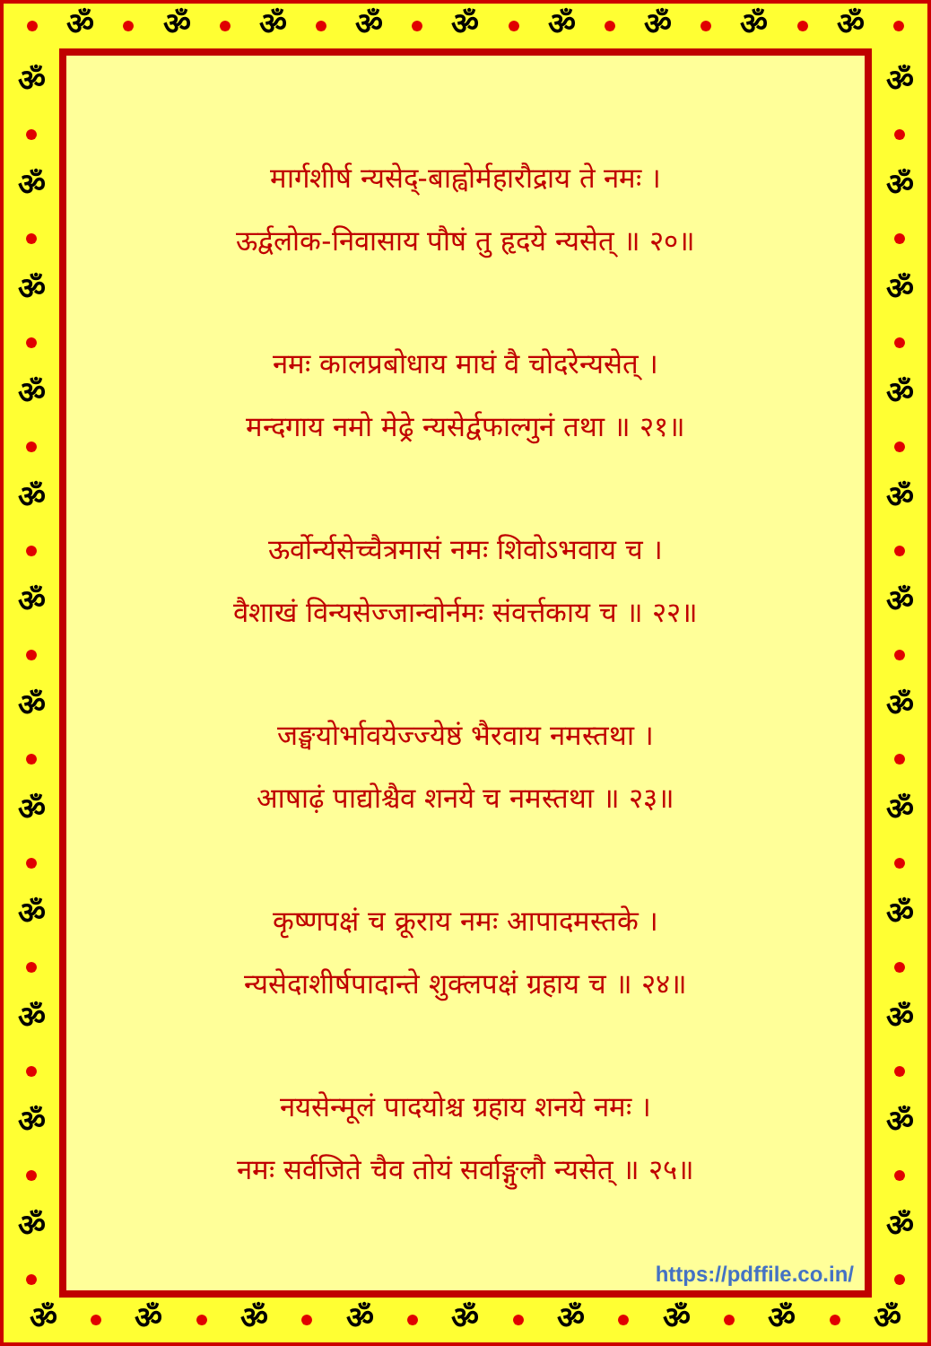ॐ ॐ ॐ ॐ ॐ ॐ ॐ ॐ ॐ
ॐ ॐ ॐ ॐ ॐ ॐ ॐ ॐ ॐ ॐ ॐ ॐ
मार्गशीर्ष न्यसेद्-बाह्वोर्महारौद्राय ते नमः ।
ऊर्द्वलोक-निवासाय पौषं तु हृदये न्यसेत् ॥ २०॥
नमः कालप्रबोधाय माघं वै चोदरेन्यसेत् ।
मन्दगाय नमो मेढ्रे न्यसेर्द्वफाल्गुनं तथा ॥ २१॥
ऊर्वोर्न्यसेच्चैत्रमासं नमः शिवोऽभवाय च ।
वैशाखं विन्यसेज्जान्वोर्नमः संवर्त्तकाय च ॥ २२॥
जङ्घयोर्भावयेज्ज्येष्ठं भैरवाय नमस्तथा ।
आषाढ़ं पाद्योश्चैव शनये च नमस्तथा ॥ २३॥
कृष्णपक्षं च क्रूराय नमः आपादमस्तके ।
न्यसेदाशीर्षपादान्ते शुक्लपक्षं ग्रहाय च ॥ २४॥
नयसेन्मूलं पादयोश्च ग्रहाय शनये नमः ।
नमः सर्वजिते चैव तोयं सर्वाङ्गुलौ न्यसेत् ॥ २५॥
https://pdffile.co.in/
ॐ ॐ ॐ ॐ ॐ ॐ ॐ ॐ ॐ ॐ ॐ ॐ
ॐ ॐ ॐ ॐ ॐ ॐ ॐ ॐ ॐ